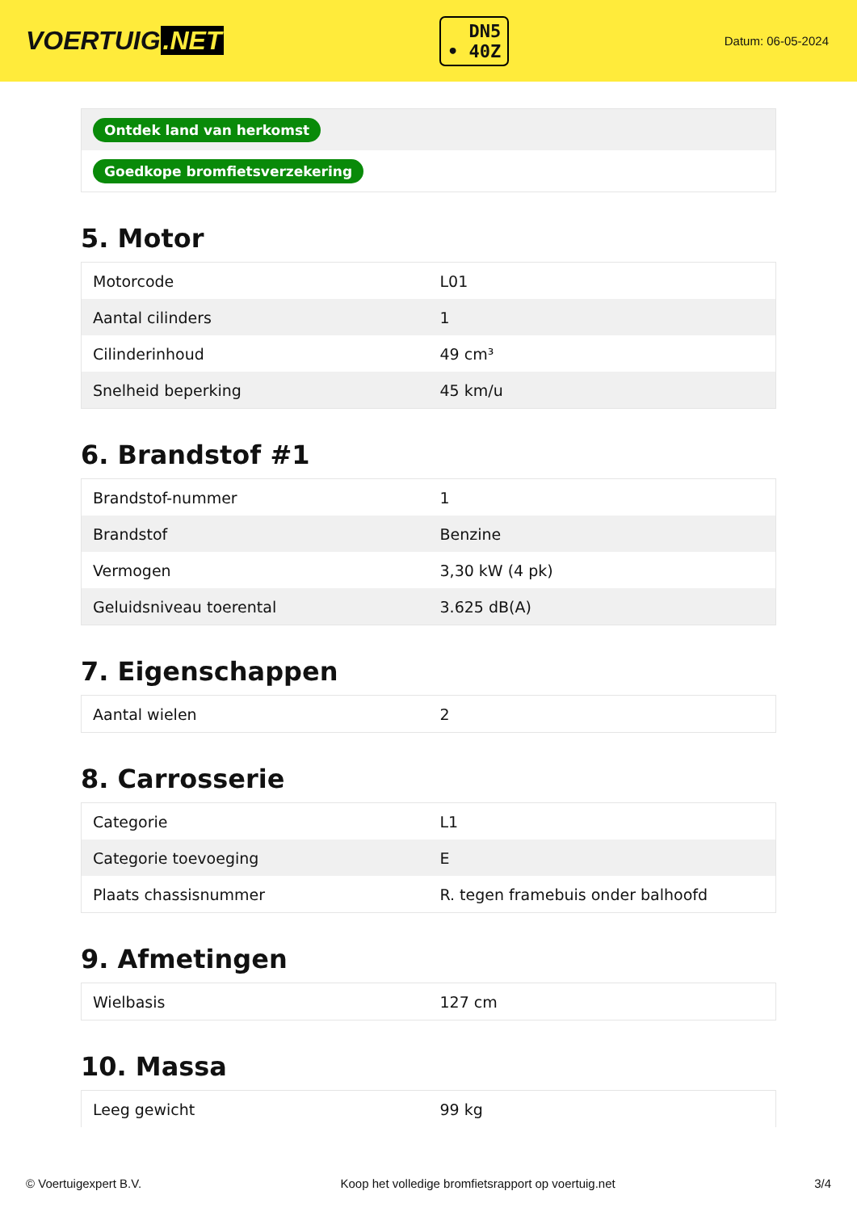VOERTUIG.NET
DN5
• 40Z
Datum: 06-05-2024
| Ontdek land van herkomst |
| Goedkope bromfietsverzekering |
5. Motor
| Motorcode | L01 |
| Aantal cilinders | 1 |
| Cilinderinhoud | 49 cm³ |
| Snelheid beperking | 45 km/u |
6. Brandstof #1
| Brandstof-nummer | 1 |
| Brandstof | Benzine |
| Vermogen | 3,30 kW (4 pk) |
| Geluidsniveau toerental | 3.625 dB(A) |
7. Eigenschappen
| Aantal wielen | 2 |
8. Carrosserie
| Categorie | L1 |
| Categorie toevoeging | E |
| Plaats chassisnummer | R. tegen framebuis onder balhoofd |
9. Afmetingen
| Wielbasis | 127 cm |
10. Massa
| Leeg gewicht | 99 kg |
© Voertuigexpert B.V. Koop het volledige bromfietsrapport op voertuig.net 3/4